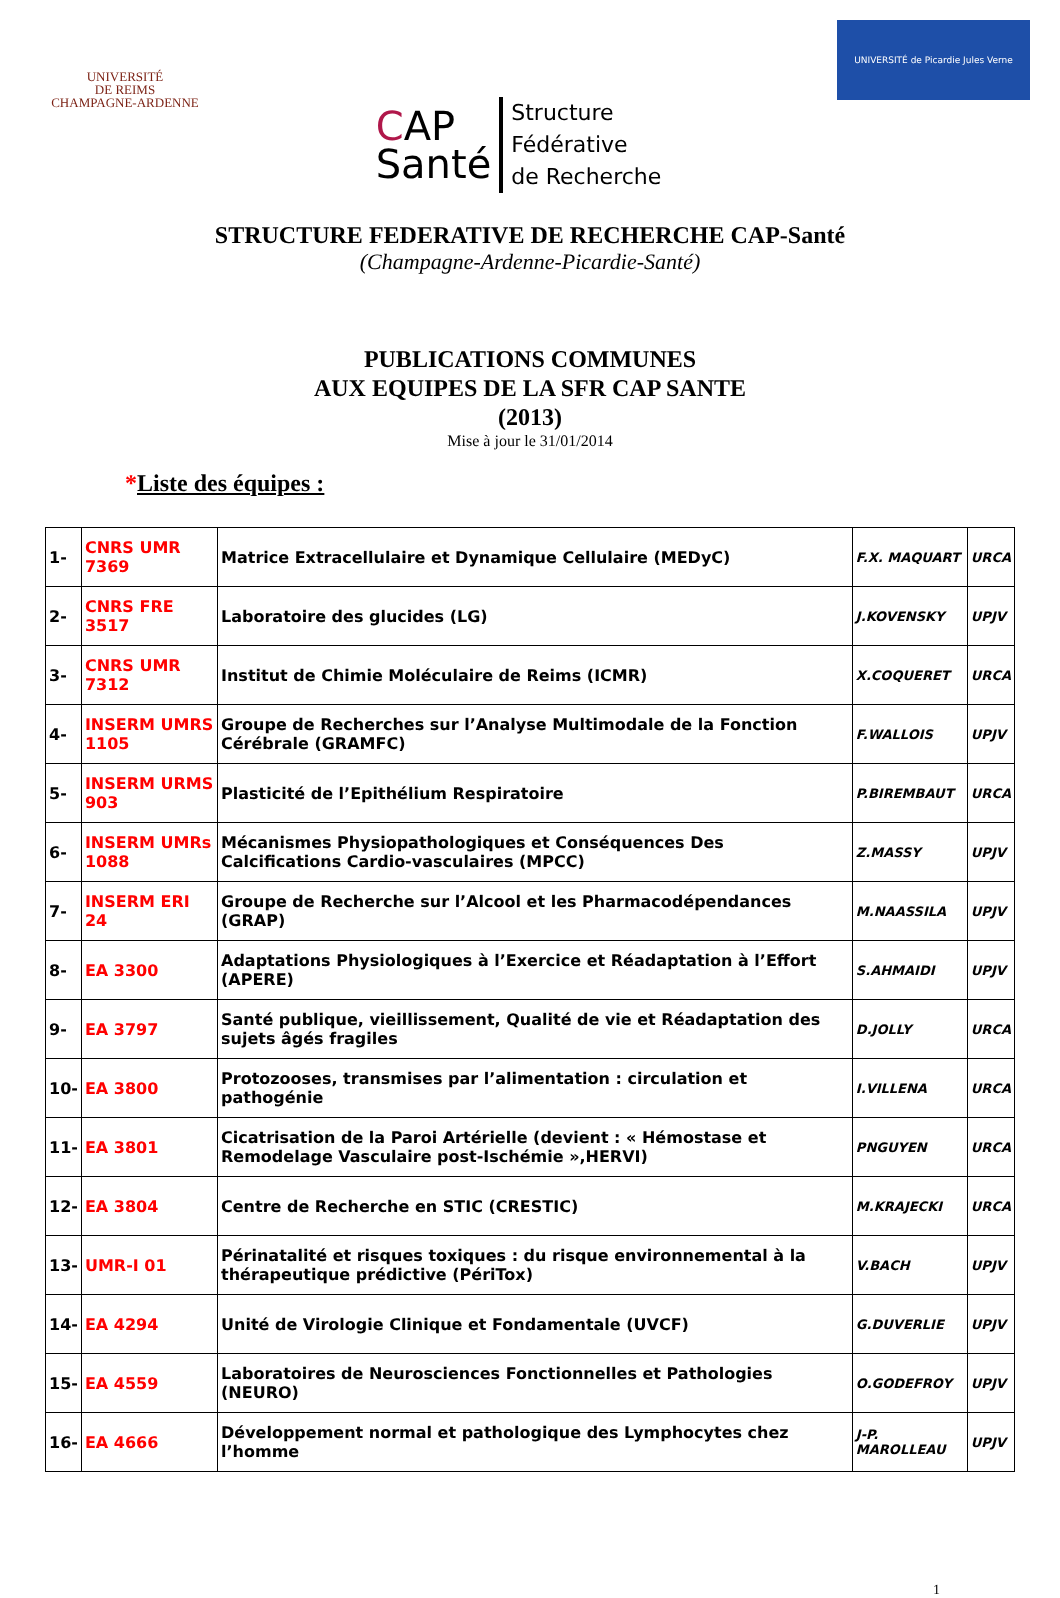UNIVERSITÉ
DE REIMS
CHAMPAGNE-ARDENNE
CAP
Santé
Structure
Fédérative
de Recherche
UNIVERSITÉ de Picardie Jules Verne
STRUCTURE FEDERATIVE DE RECHERCHE CAP-Santé
(Champagne-Ardenne-Picardie-Santé)
PUBLICATIONS COMMUNES
AUX EQUIPES DE LA SFR CAP SANTE
(2013)
Mise à jour le 31/01/2014
*Liste des équipes :
| 1- | CNRS UMR 7369 | Matrice Extracellulaire et Dynamique Cellulaire (MEDyC) | F.X. MAQUART | URCA |
| 2- | CNRS FRE 3517 | Laboratoire des glucides (LG) | J.KOVENSKY | UPJV |
| 3- | CNRS UMR 7312 | Institut de Chimie Moléculaire de Reims (ICMR) | X.COQUERET | URCA |
| 4- | INSERM UMRS 1105 | Groupe de Recherches sur l’Analyse Multimodale de la Fonction Cérébrale (GRAMFC) | F.WALLOIS | UPJV |
| 5- | INSERM URMS 903 | Plasticité de l’Epithélium Respiratoire | P.BIREMBAUT | URCA |
| 6- | INSERM UMRs 1088 | Mécanismes Physiopathologiques et Conséquences Des Calcifications Cardio-vasculaires (MPCC) | Z.MASSY | UPJV |
| 7- | INSERM ERI 24 | Groupe de Recherche sur l’Alcool et les Pharmacodépendances (GRAP) | M.NAASSILA | UPJV |
| 8- | EA 3300 | Adaptations Physiologiques à l’Exercice et Réadaptation à l’Effort (APERE) | S.AHMAIDI | UPJV |
| 9- | EA 3797 | Santé publique, vieillissement, Qualité de vie et Réadaptation des sujets âgés fragiles | D.JOLLY | URCA |
| 10- | EA 3800 | Protozooses, transmises par l’alimentation : circulation et pathogénie | I.VILLENA | URCA |
| 11- | EA 3801 | Cicatrisation de la Paroi Artérielle (devient : « Hémostase et Remodelage Vasculaire post-Ischémie »,HERVI) | PNGUYEN | URCA |
| 12- | EA 3804 | Centre de Recherche en STIC (CRESTIC) | M.KRAJECKI | URCA |
| 13- | UMR-I 01 | Périnatalité et risques toxiques : du risque environnemental à la thérapeutique prédictive (PériTox) | V.BACH | UPJV |
| 14- | EA 4294 | Unité de Virologie Clinique et Fondamentale (UVCF) | G.DUVERLIE | UPJV |
| 15- | EA 4559 | Laboratoires de Neurosciences Fonctionnelles et Pathologies (NEURO) | O.GODEFROY | UPJV |
| 16- | EA 4666 | Développement normal et pathologique des Lymphocytes chez l’homme | J-P. MAROLLEAU | UPJV |
1